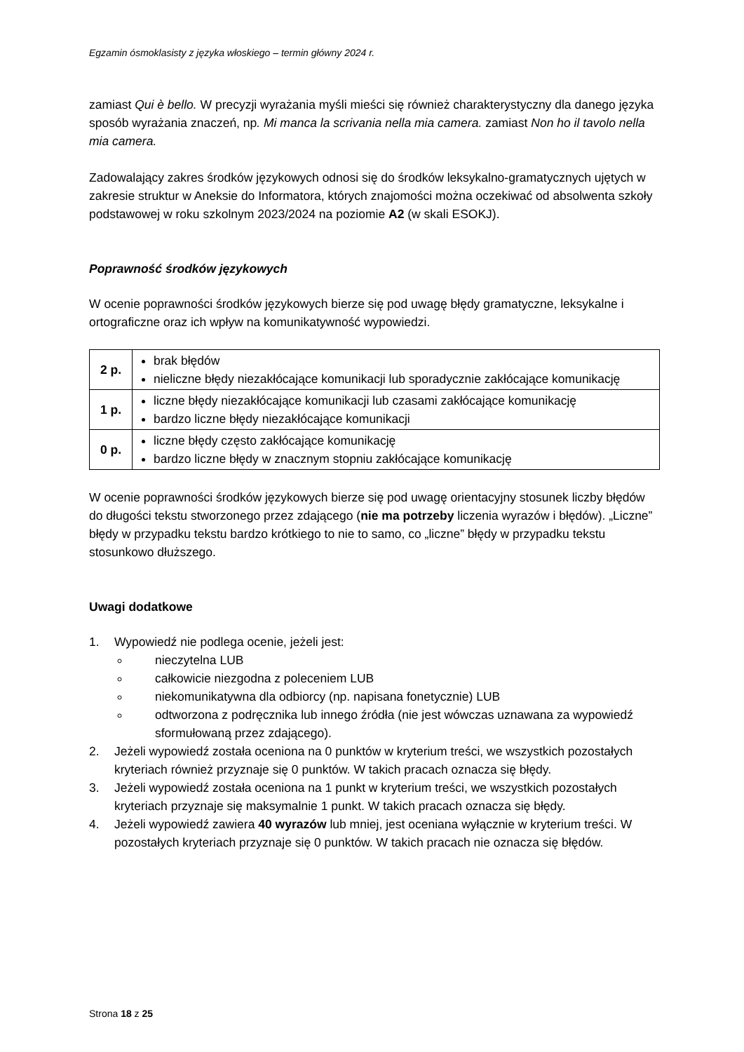Egzamin ósmoklasisty z języka włoskiego – termin główny 2024 r.
zamiast Qui è bello. W precyzji wyrażania myśli mieści się również charakterystyczny dla danego języka sposób wyrażania znaczeń, np. Mi manca la scrivania nella mia camera. zamiast Non ho il tavolo nella mia camera.
Zadowalający zakres środków językowych odnosi się do środków leksykalno-gramatycznych ujętych w zakresie struktur w Aneksie do Informatora, których znajomości można oczekiwać od absolwenta szkoły podstawowej w roku szkolnym 2023/2024 na poziomie A2 (w skali ESOKJ).
Poprawność środków językowych
W ocenie poprawności środków językowych bierze się pod uwagę błędy gramatyczne, leksykalne i ortograficzne oraz ich wpływ na komunikatywność wypowiedzi.
| 2 p. | brak błędów nieliczne błędy niezakłócające komunikacji lub sporadycznie zakłócające komunikację |
| 1 p. | liczne błędy niezakłócające komunikacji lub czasami zakłócające komunikację bardzo liczne błędy niezakłócające komunikacji |
| 0 p. | liczne błędy często zakłócające komunikację bardzo liczne błędy w znacznym stopniu zakłócające komunikację |
W ocenie poprawności środków językowych bierze się pod uwagę orientacyjny stosunek liczby błędów do długości tekstu stworzonego przez zdającego (nie ma potrzeby liczenia wyrazów i błędów). „Liczne” błędy w przypadku tekstu bardzo krótkiego to nie to samo, co „liczne” błędy w przypadku tekstu stosunkowo dłuższego.
Uwagi dodatkowe
1. Wypowiedź nie podlega ocenie, jeżeli jest:
nieczytelna LUB
całkowicie niezgodna z poleceniem LUB
niekomunikatywna dla odbiorcy (np. napisana fonetycznie) LUB
odtworzona z podręcznika lub innego źródła (nie jest wówczas uznawana za wypowiedź sformułowaną przez zdającego).
2. Jeżeli wypowiedź została oceniona na 0 punktów w kryterium treści, we wszystkich pozostałych kryteriach również przyznaje się 0 punktów. W takich pracach oznacza się błędy.
3. Jeżeli wypowiedź została oceniona na 1 punkt w kryterium treści, we wszystkich pozostałych kryteriach przyznaje się maksymalnie 1 punkt. W takich pracach oznacza się błędy.
4. Jeżeli wypowiedź zawiera 40 wyrazów lub mniej, jest oceniana wyłącznie w kryterium treści. W pozostałych kryteriach przyznaje się 0 punktów. W takich pracach nie oznacza się błędów.
Strona 18 z 25